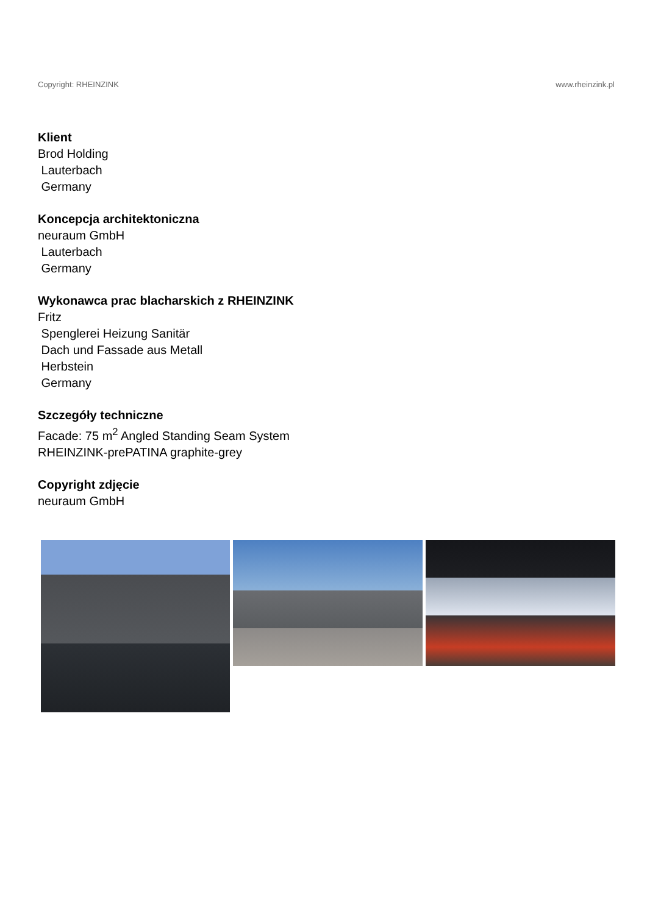Copyright: RHEINZINK www.rheinzink.pl
Klient
Brod Holding
Lauterbach
Germany
Koncepcja architektoniczna
neuraum GmbH
Lauterbach
Germany
Wykonawca prac blacharskich z RHEINZINK
Fritz
Spenglerei Heizung Sanitär
Dach und Fassade aus Metall
Herbstein
Germany
Szczegóły techniczne
Facade: 75 m<sup>2</sup> Angled Standing Seam System
RHEINZINK-prePATINA graphite-grey
Copyright zdjęcie
neuraum GmbH